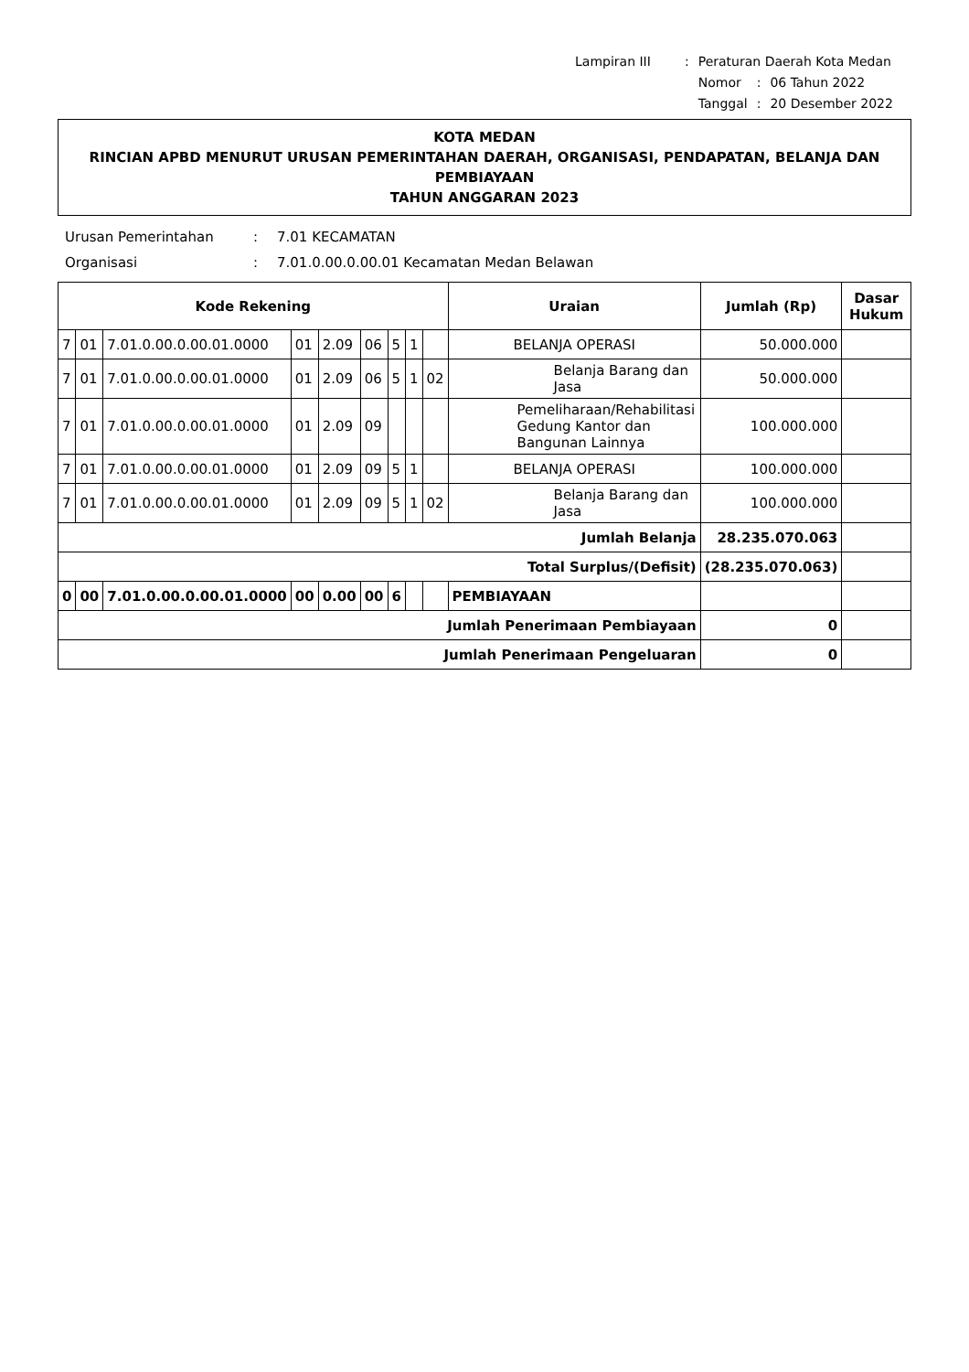| Lampiran III | : | Peraturan Daerah Kota Medan | | |
| | | Nomor | : | 06 Tahun 2022 |
| | | Tanggal | : | 20 Desember 2022 |
KOTA MEDAN
RINCIAN APBD MENURUT URUSAN PEMERINTAHAN DAERAH, ORGANISASI, PENDAPATAN, BELANJA DAN PEMBIAYAAN
TAHUN ANGGARAN 2023
| Urusan Pemerintahan | : | 7.01 KECAMATAN |
| Organisasi | : | 7.01.0.00.0.00.01 Kecamatan Medan Belawan |
| Kode Rekening | | | | | | | | | Uraian | Jumlah (Rp) | Dasar Hukum |
| --- | --- | --- | --- | --- | --- | --- | --- | --- | --- | --- | --- |
| 7 | 01 | 7.01.0.00.0.00.01.0000 | 01 | 2.09 | 06 | 5 | 1 | | BELANJA OPERASI | 50.000.000 | |
| 7 | 01 | 7.01.0.00.0.00.01.0000 | 01 | 2.09 | 06 | 5 | 1 | 02 | Belanja Barang dan Jasa | 50.000.000 | |
| 7 | 01 | 7.01.0.00.0.00.01.0000 | 01 | 2.09 | 09 | | | | Pemeliharaan/Rehabilitasi Gedung Kantor dan Bangunan Lainnya | 100.000.000 | |
| 7 | 01 | 7.01.0.00.0.00.01.0000 | 01 | 2.09 | 09 | 5 | 1 | | BELANJA OPERASI | 100.000.000 | |
| 7 | 01 | 7.01.0.00.0.00.01.0000 | 01 | 2.09 | 09 | 5 | 1 | 02 | Belanja Barang dan Jasa | 100.000.000 | |
| Jumlah Belanja | | | | | | | | | | 28.235.070.063 | |
| Total Surplus/(Defisit) | | | | | | | | | | (28.235.070.063) | |
| 0 | 00 | 7.01.0.00.0.00.01.0000 | 00 | 0.00 | 00 | 6 | | | PEMBIAYAAN | | |
| Jumlah Penerimaan Pembiayaan | | | | | | | | | | 0 | |
| Jumlah Penerimaan Pengeluaran | | | | | | | | | | 0 | |